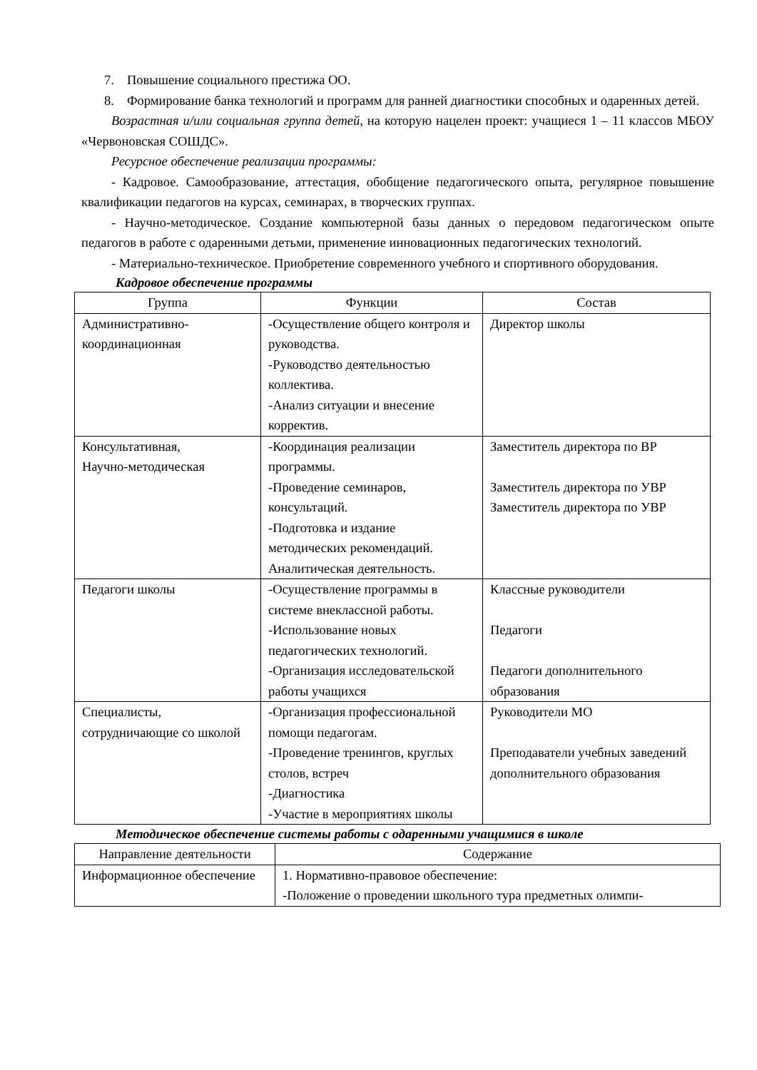7. Повышение социального престижа ОО.
8. Формирование банка технологий и программ для ранней диагностики способных и одаренных детей.
Возрастная и/или социальная группа детей, на которую нацелен проект: учащиеся 1 – 11 классов МБОУ «Червоновская СОШДС».
Ресурсное обеспечение реализации программы:
- Кадровое. Самообразование, аттестация, обобщение педагогического опыта, регулярное повышение квалификации педагогов на курсах, семинарах, в творческих группах.
- Научно-методическое. Создание компьютерной базы данных о передовом педагогическом опыте педагогов в работе с одаренными детьми, применение инновационных педагогических технологий.
- Материально-техническое. Приобретение современного учебного и спортивного оборудования.
Кадровое обеспечение программы
| Группа | Функции | Состав |
| --- | --- | --- |
| Административно-координационная | -Осуществление общего контроля и руководства. -Руководство деятельностью коллектива. -Анализ ситуации и внесение корректив. | Директор школы |
| Консультативная, Научно-методическая | -Координация реализации программы. -Проведение семинаров, консультаций. -Подготовка и издание методических рекомендаций. Аналитическая деятельность. | Заместитель директора по ВР Заместитель директора по УВР Заместитель директора по УВР |
| Педагоги школы | -Осуществление программы в системе внеклассной работы. -Использование новых педагогических технологий. -Организация исследовательской работы учащихся | Классные руководители Педагоги Педагоги дополнительного образования |
| Специалисты, сотрудничающие со школой | -Организация профессиональной помощи педагогам. -Проведение тренингов, круглых столов, встреч -Диагностика -Участие в мероприятиях школы | Руководители МО Преподаватели учебных заведений дополнительного образования |
Методическое обеспечение системы работы с одаренными учащимися в школе
| Направление деятельности | Содержание |
| --- | --- |
| Информационное обеспечение | 1. Нормативно-правовое обеспечение: -Положение о проведении школьного тура предметных олимпи- |